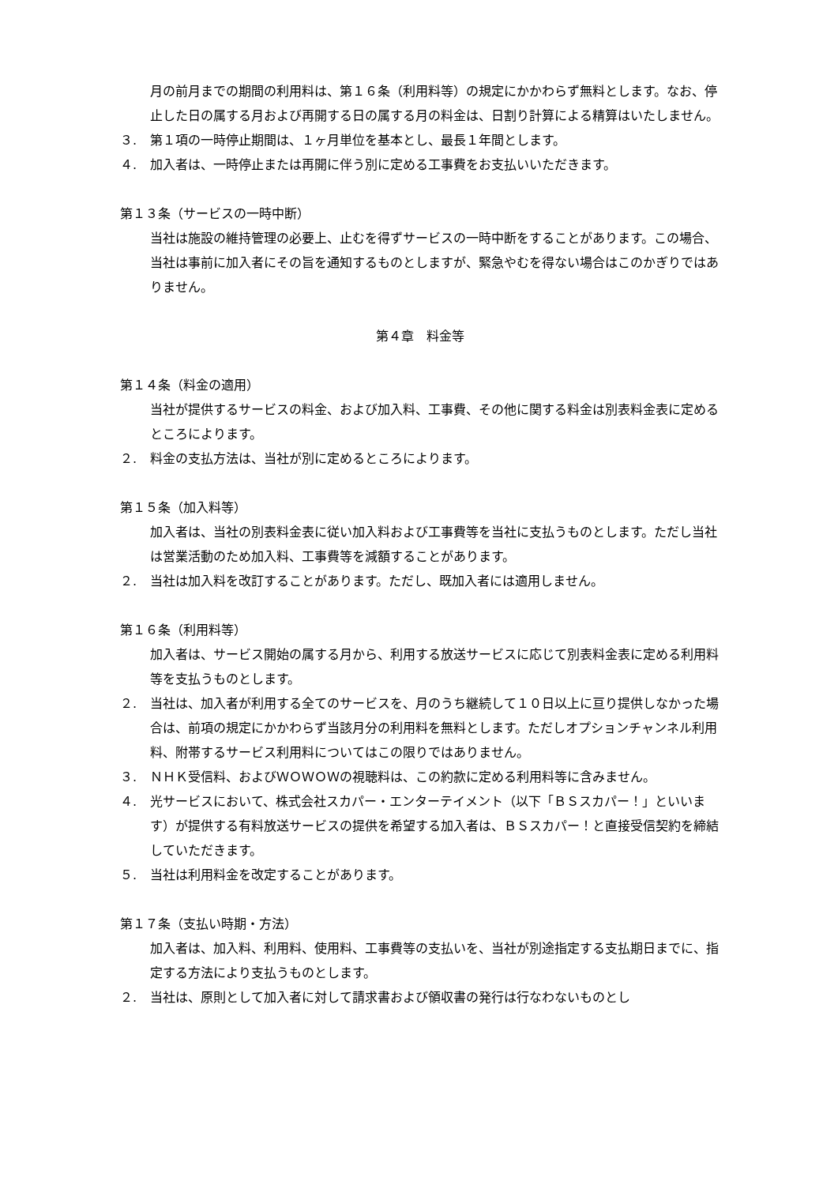月の前月までの期間の利用料は、第１６条（利用料等）の規定にかかわらず無料とします。なお、停止した日の属する月および再開する日の属する月の料金は、日割り計算による精算はいたしません。
３. 第１項の一時停止期間は、１ヶ月単位を基本とし、最長１年間とします。
４. 加入者は、一時停止または再開に伴う別に定める工事費をお支払いいただきます。
第１３条（サービスの一時中断）
当社は施設の維持管理の必要上、止むを得ずサービスの一時中断をすることがあります。この場合、当社は事前に加入者にその旨を通知するものとしますが、緊急やむを得ない場合はこのかぎりではありません。
第４章　料金等
第１４条（料金の適用）
当社が提供するサービスの料金、および加入料、工事費、その他に関する料金は別表料金表に定めるところによります。
２. 料金の支払方法は、当社が別に定めるところによります。
第１５条（加入料等）
加入者は、当社の別表料金表に従い加入料および工事費等を当社に支払うものとします。ただし当社は営業活動のため加入料、工事費等を減額することがあります。
２. 当社は加入料を改訂することがあります。ただし、既加入者には適用しません。
第１６条（利用料等）
加入者は、サービス開始の属する月から、利用する放送サービスに応じて別表料金表に定める利用料等を支払うものとします。
２. 当社は、加入者が利用する全てのサービスを、月のうち継続して１０日以上に亘り提供しなかった場合は、前項の規定にかかわらず当該月分の利用料を無料とします。ただしオプションチャンネル利用料、附帯するサービス利用料についてはこの限りではありません。
３. ＮＨＫ受信料、およびＷＯＷＯＷの視聴料は、この約款に定める利用料等に含みません。
４. 光サービスにおいて、株式会社スカパー・エンターテイメント（以下「ＢＳスカパー！」といいます）が提供する有料放送サービスの提供を希望する加入者は、ＢＳスカパー！と直接受信契約を締結していただきます。
５. 当社は利用料金を改定することがあります。
第１７条（支払い時期・方法）
加入者は、加入料、利用料、使用料、工事費等の支払いを、当社が別途指定する支払期日までに、指定する方法により支払うものとします。
２. 当社は、原則として加入者に対して請求書および領収書の発行は行なわないものとし